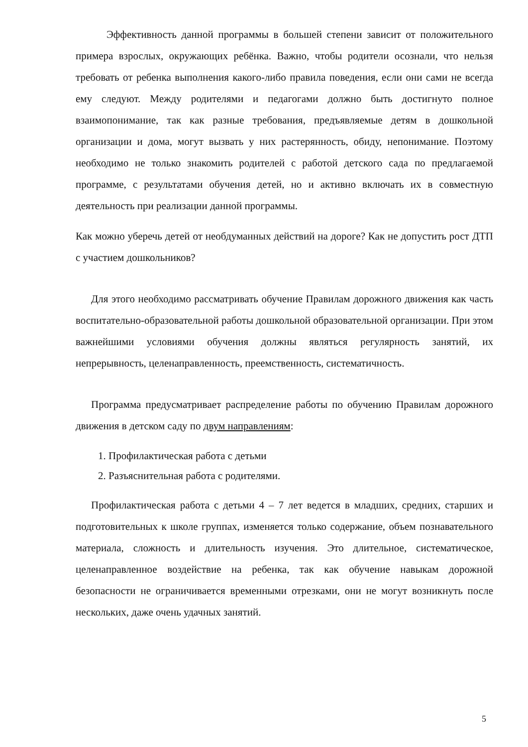Эффективность данной программы в большей степени зависит от положительного примера взрослых, окружающих ребёнка. Важно, чтобы родители осознали, что нельзя требовать от ребенка выполнения какого-либо правила поведения, если они сами не всегда ему следуют. Между родителями и педагогами должно быть достигнуто полное взаимопонимание, так как разные требования, предъявляемые детям в дошкольной организации и дома, могут вызвать у них растерянность, обиду, непонимание. Поэтому необходимо не только знакомить родителей с работой детского сада по предлагаемой программе, с результатами обучения детей, но и активно включать их в совместную деятельность при реализации данной программы.
Как можно уберечь детей от необдуманных действий на дороге? Как не допустить рост ДТП с участием дошкольников?
Для этого необходимо рассматривать обучение Правилам дорожного движения как часть воспитательно-образовательной работы дошкольной образовательной организации. При этом важнейшими условиями обучения должны являться регулярность занятий, их непрерывность, целенаправленность, преемственность, систематичность.
Программа предусматривает распределение работы по обучению Правилам дорожного движения в детском саду по двум направлениям:
1. Профилактическая работа с детьми
2. Разъяснительная работа с родителями.
Профилактическая работа с детьми 4 – 7 лет ведется в младших, средних, старших и подготовительных к школе группах, изменяется только содержание, объем познавательного материала, сложность и длительность изучения. Это длительное, систематическое, целенаправленное воздействие на ребенка, так как обучение навыкам дорожной безопасности не ограничивается временными отрезками, они не могут возникнуть после нескольких, даже очень удачных занятий.
5